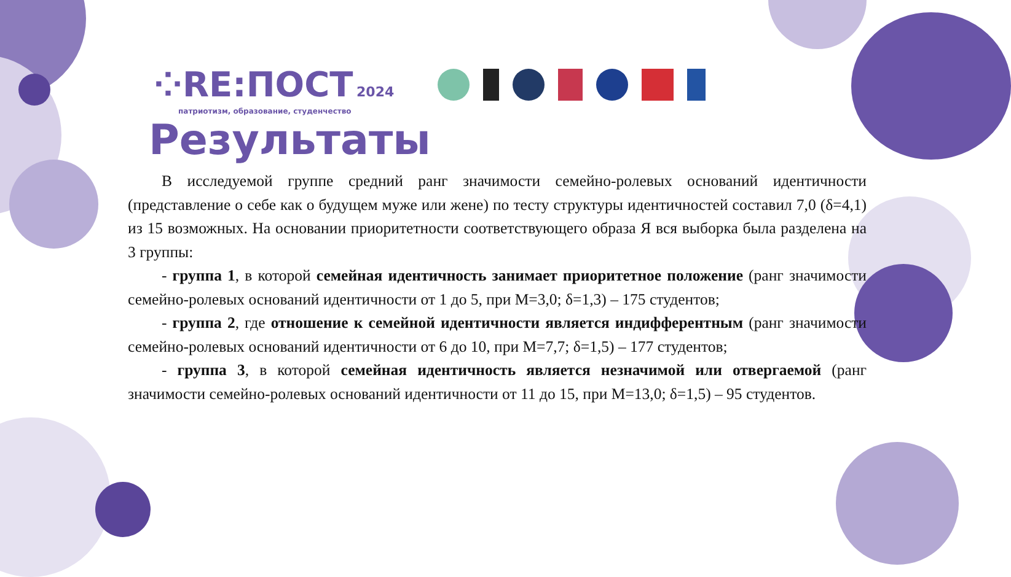⁘RE:ПОСТ 2024
патриотизм, образование, студенчество
Результаты
В исследуемой группе средний ранг значимости семейно-ролевых оснований идентичности (представление о себе как о будущем муже или жене) по тесту структуры идентичностей составил 7,0 (δ=4,1) из 15 возможных. На основании приоритетности соответствующего образа Я вся выборка была разделена на 3 группы:
- группа 1, в которой семейная идентичность занимает приоритетное положение (ранг значимости семейно-ролевых оснований идентичности от 1 до 5, при М=3,0; δ=1,3) – 175 студентов;
- группа 2, где отношение к семейной идентичности является индифферентным (ранг значимости семейно-ролевых оснований идентичности от 6 до 10, при М=7,7; δ=1,5) – 177 студентов;
- группа 3, в которой семейная идентичность является незначимой или отвергаемой (ранг значимости семейно-ролевых оснований идентичности от 11 до 15, при М=13,0; δ=1,5) – 95 студентов.